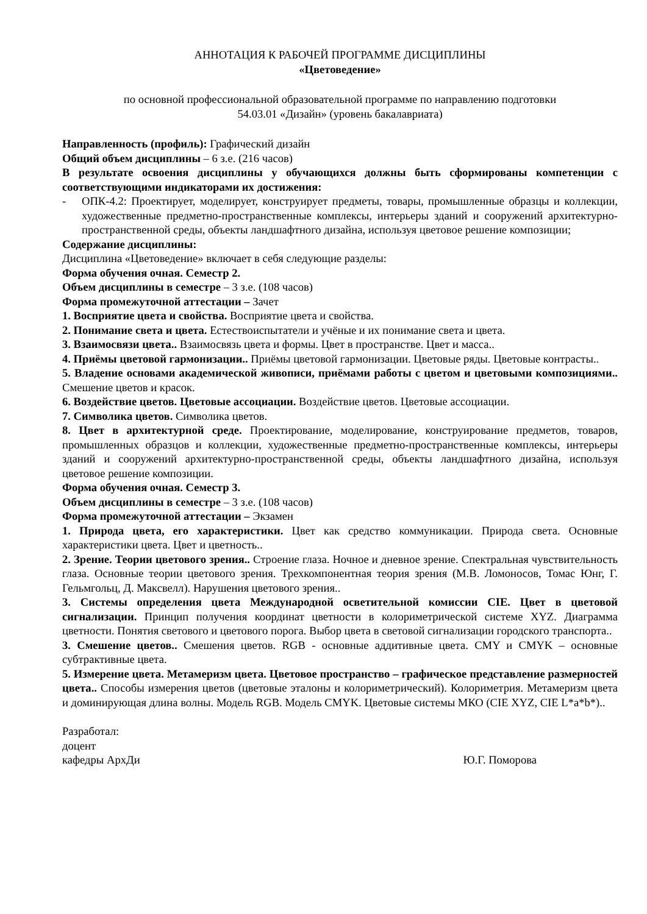АННОТАЦИЯ К РАБОЧЕЙ ПРОГРАММЕ ДИСЦИПЛИНЫ
«Цветоведение»
по основной профессиональной образовательной программе по направлению подготовки
54.03.01 «Дизайн» (уровень бакалавриата)
Направленность (профиль): Графический дизайн
Общий объем дисциплины – 6 з.е. (216 часов)
В результате освоения дисциплины у обучающихся должны быть сформированы компетенции с соответствующими индикаторами их достижения:
- ОПК-4.2: Проектирует, моделирует, конструирует предметы, товары, промышленные образцы и коллекции, художественные предметно-пространственные комплексы, интерьеры зданий и сооружений архитектурно-пространственной среды, объекты ландшафтного дизайна, используя цветовое решение композиции;
Содержание дисциплины:
Дисциплина «Цветоведение» включает в себя следующие разделы:
Форма обучения очная. Семестр 2.
Объем дисциплины в семестре – 3 з.е. (108 часов)
Форма промежуточной аттестации – Зачет
1. Восприятие цвета и свойства. Восприятие цвета и свойства.
2. Понимание света и цвета. Естествоиспытатели и учёные и их понимание света и цвета.
3. Взаимосвязи цвета.. Взаимосвязь цвета и формы. Цвет в пространстве. Цвет и масса..
4. Приёмы цветовой гармонизации.. Приёмы цветовой гармонизации. Цветовые ряды. Цветовые контрасты..
5. Владение основами академической живописи, приёмами работы с цветом и цветовыми композициями.. Смешение цветов и красок.
6. Воздействие цветов. Цветовые ассоциации. Воздействие цветов. Цветовые ассоциации.
7. Символика цветов. Символика цветов.
8. Цвет в архитектурной среде. Проектирование, моделирование, конструирование предметов, товаров, промышленных образцов и коллекции, художественные предметно-пространственные комплексы, интерьеры зданий и сооружений архитектурно-пространственной среды, объекты ландшафтного дизайна, используя цветовое решение композиции.
Форма обучения очная. Семестр 3.
Объем дисциплины в семестре – 3 з.е. (108 часов)
Форма промежуточной аттестации – Экзамен
1. Природа цвета, его характеристики. Цвет как средство коммуникации. Природа света. Основные характеристики цвета. Цвет и цветность..
2. Зрение. Теории цветового зрения.. Строение глаза. Ночное и дневное зрение. Спектральная чувствительность глаза. Основные теории цветового зрения. Трехкомпонентная теория зрения (М.В. Ломоносов, Томас Юнг, Г. Гельмгольц, Д. Максвелл). Нарушения цветового зрения..
3. Системы определения цвета Международной осветительной комиссии CIE. Цвет в цветовой сигнализации. Принцип получения координат цветности в колориметрической системе XYZ. Диаграмма цветности. Понятия светового и цветового порога. Выбор цвета в световой сигнализации городского транспорта..
3. Смешение цветов.. Смешения цветов. RGB - основные аддитивные цвета. CMY и CMYK – основные субтрактивные цвета.
5. Измерение цвета. Метамеризм цвета. Цветовое пространство – графическое представление размерностей цвета.. Способы измерения цветов (цветовые эталоны и колориметрический). Колориметрия. Метамеризм цвета и доминирующая длина волны. Модель RGB. Модель CMYK. Цветовые системы МКО (CIE XYZ, CIE L*a*b*)..
Разработал:
доцент
кафедры АрхДи Ю.Г. Поморова